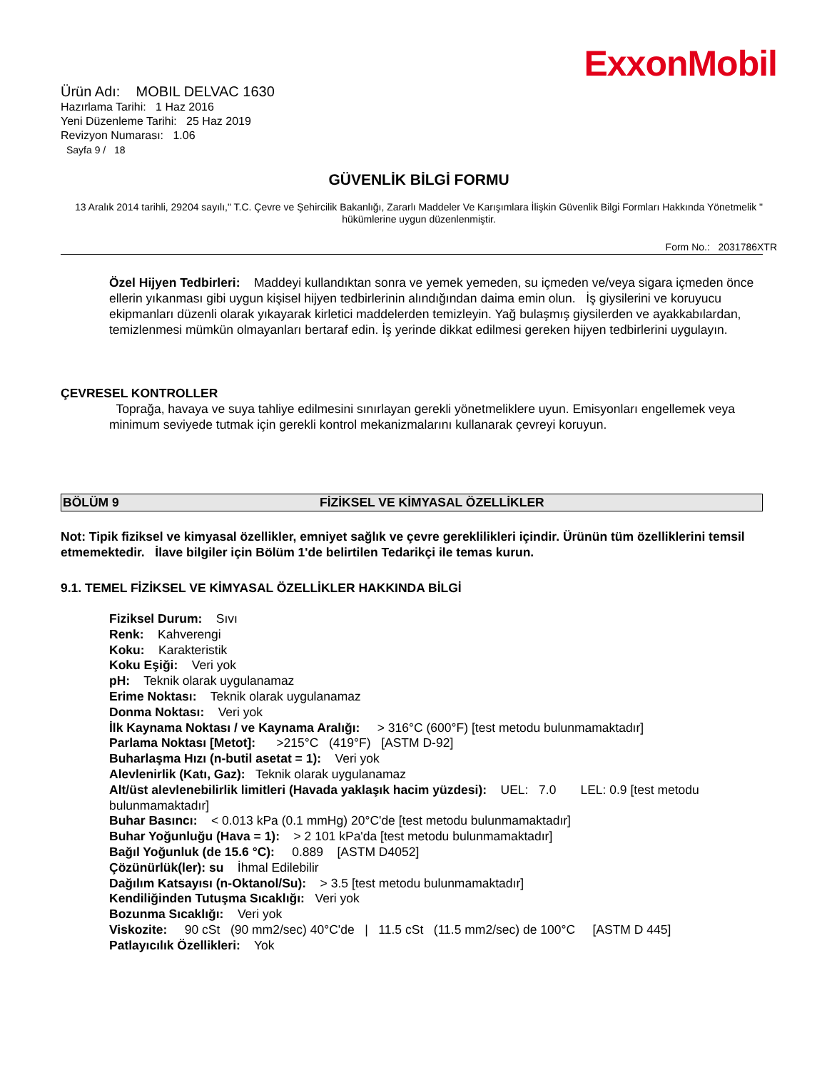ExxonMobil
Ürün Adı: MOBIL DELVAC 1630
Hazırlama Tarihi: 1 Haz 2016
Yeni Düzenleme Tarihi: 25 Haz 2019
Revizyon Numarası: 1.06
Sayfa 9 / 18
GÜVENLİK BİLGİ FORMU
13 Aralık 2014 tarihli, 29204 sayılı," T.C. Çevre ve Şehircilik Bakanlığı, Zararlı Maddeler Ve Karışımlara İlişkin Güvenlik Bilgi Formları Hakkında Yönetmelik " hükümlerine uygun düzenlenmiştir.
Form No.: 2031786XTR
Özel Hijyen Tedbirleri: Maddeyi kullandıktan sonra ve yemek yemeden, su içmeden ve/veya sigara içmeden önce ellerin yıkanması gibi uygun kişisel hijyen tedbirlerinin alındığından daima emin olun. İş giysilerini ve koruyucu ekipmanları düzenli olarak yıkayarak kirletici maddelerden temizleyin. Yağ bulaşmış giysilerden ve ayakkabılardan, temizlenmesi mümkün olmayanları bertaraf edin. İş yerinde dikkat edilmesi gereken hijyen tedbirlerini uygulayın.
ÇEVRESEL KONTROLLER
Toprağa, havaya ve suya tahliye edilmesini sınırlayan gerekli yönetmeliklere uyun. Emisyonları engellemek veya minimum seviyede tutmak için gerekli kontrol mekanizmalarını kullanarak çevreyi koruyun.
BÖLÜM 9 FİZİKSEL VE KİMYASAL ÖZELLİKLER
Not: Tipik fiziksel ve kimyasal özellikler, emniyet sağlık ve çevre gereklilikleri içindir. Ürünün tüm özelliklerini temsil etmemektedir. İlave bilgiler için Bölüm 1'de belirtilen Tedarikçi ile temas kurun.
9.1. TEMEL FİZİKSEL VE KİMYASAL ÖZELLİKLER HAKKINDA BİLGİ
Fiziksel Durum: Sıvı
Renk: Kahverengi
Koku: Karakteristik
Koku Eşiği: Veri yok
pH: Teknik olarak uygulanamaz
Erime Noktası: Teknik olarak uygulanamaz
Donma Noktası: Veri yok
İlk Kaynama Noktası / ve Kaynama Aralığı: > 316°C (600°F) [test metodu bulunmamaktadır]
Parlama Noktası [Metot]: >215°C (419°F) [ASTM D-92]
Buharlaşma Hızı (n-butil asetat = 1): Veri yok
Alevlenirlik (Katı, Gaz): Teknik olarak uygulanamaz
Alt/üst alevlenebilirlik limitleri (Havada yaklaşık hacim yüzdesi): UEL: 7.0 LEL: 0.9 [test metodu bulunmamaktadır]
Buhar Basıncı: < 0.013 kPa (0.1 mmHg) 20°C'de [test metodu bulunmamaktadır]
Buhar Yoğunluğu (Hava = 1): > 2 101 kPa'da [test metodu bulunmamaktadır]
Bağıl Yoğunluk (de 15.6 °C): 0.889 [ASTM D4052]
Çözünürlük(ler): su İhmal Edilebilir
Dağılım Katsayısı (n-Oktanol/Su): > 3.5 [test metodu bulunmamaktadır]
Kendiliğinden Tutuşma Sıcaklığı: Veri yok
Bozunma Sıcaklığı: Veri yok
Viskozite: 90 cSt (90 mm2/sec) 40°C'de | 11.5 cSt (11.5 mm2/sec) de 100°C [ASTM D 445]
Patlayıcılık Özellikleri: Yok